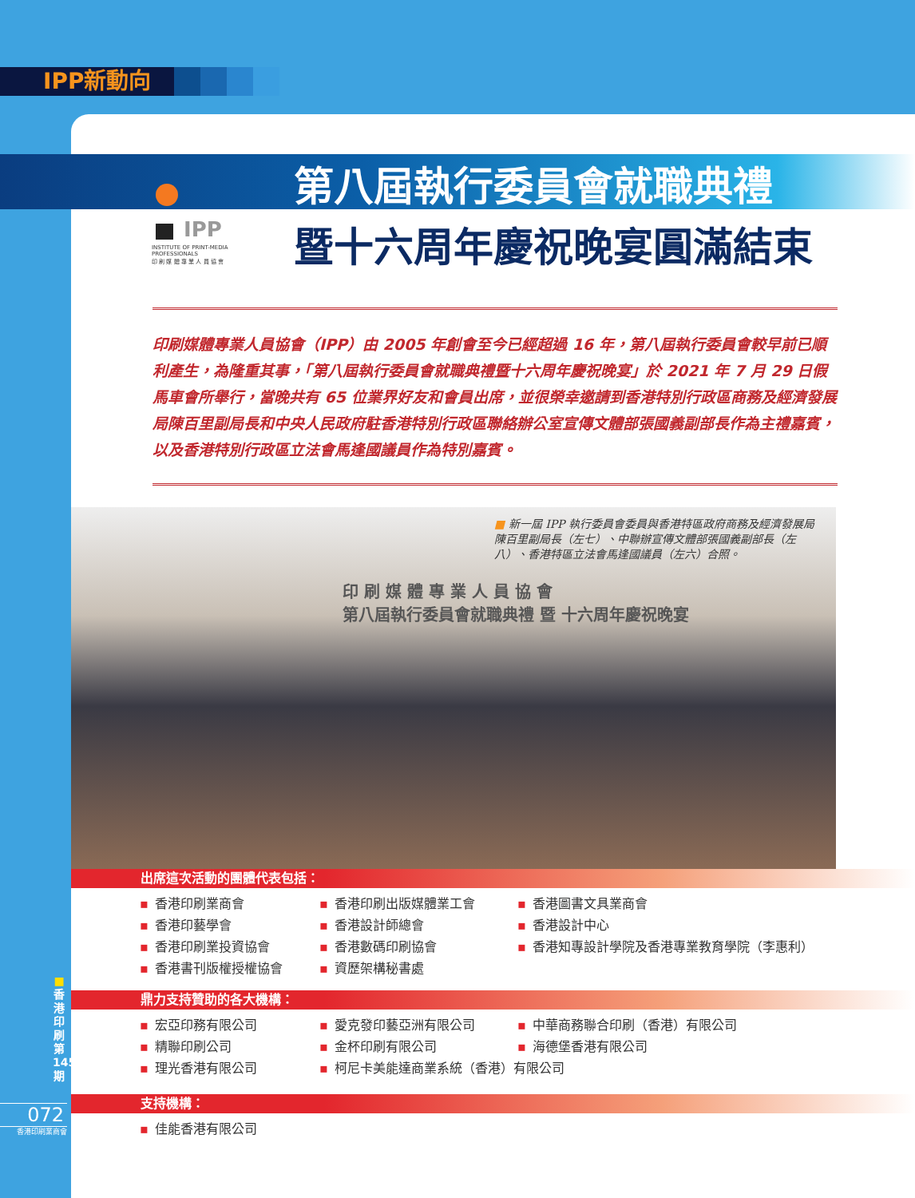IPP新動向
IPP
INSTITUTE OF PRINT-MEDIA PROFESSIONALS
印 刷 媒 體 專 業 人 員 協 會
第八屆執行委員會就職典禮
暨十六周年慶祝晚宴圓滿結束
印刷媒體專業人員協會（IPP）由 2005 年創會至今已經超過 16 年，第八屆執行委員會較早前已順利產生，為隆重其事，「第八屆執行委員會就職典禮暨十六周年慶祝晚宴」於 2021 年 7 月 29 日假馬車會所舉行，當晚共有 65 位業界好友和會員出席，並很榮幸邀請到香港特別行政區商務及經濟發展局陳百里副局長和中央人民政府駐香港特別行政區聯絡辦公室宣傳文體部張國義副部長作為主禮嘉賓，以及香港特別行政區立法會馬逢國議員作為特別嘉賓。
■ 新一屆 IPP 執行委員會委員與香港特區政府商務及經濟發展局陳百里副局長（左七）、中聯辦宣傳文體部張國義副部長（左八）、香港特區立法會馬逢國議員（左六）合照。
印 刷 媒 體 專 業 人 員 協 會
第八屆執行委員會就職典禮 暨 十六周年慶祝晚宴
出席這次活動的團體代表包括：
▪ 香港印刷業商會
▪ 香港印刷出版媒體業工會
▪ 香港圖書文具業商會
▪ 香港印藝學會
▪ 香港設計師總會
▪ 香港設計中心
▪ 香港印刷業投資協會
▪ 香港數碼印刷協會
▪ 香港知專設計學院及香港專業教育學院（李惠利）
▪ 香港書刊版權授權協會
▪ 資歷架構秘書處
鼎力支持贊助的各大機構：
▪ 宏亞印務有限公司
▪ 愛克發印藝亞洲有限公司
▪ 中華商務聯合印刷（香港）有限公司
▪ 精聯印刷公司
▪ 金杯印刷有限公司
▪ 海德堡香港有限公司
▪ 理光香港有限公司
▪ 柯尼卡美能達商業系統（香港）有限公司
支持機構：
▪ 佳能香港有限公司
■
香
港
印
刷
第
145
期
072
香港印刷業商會